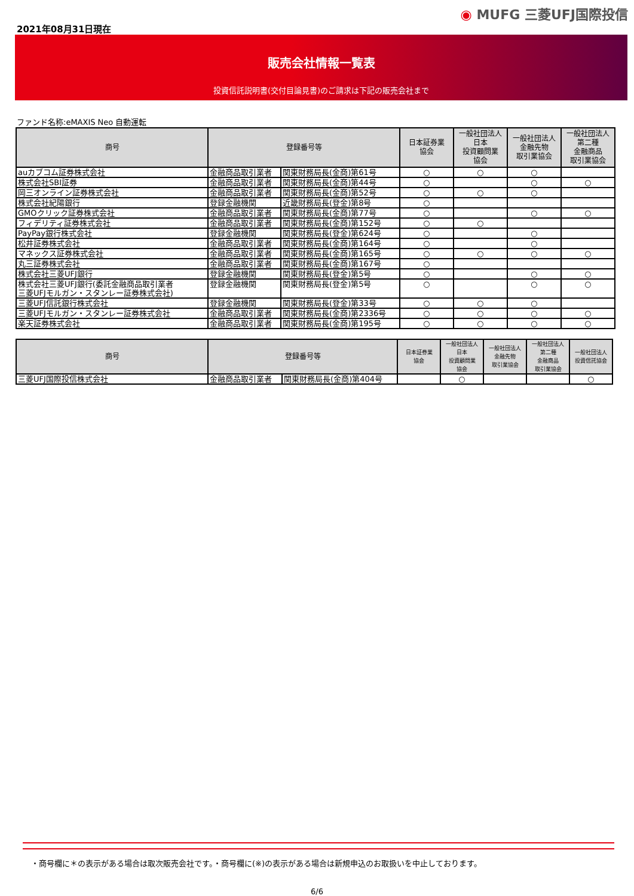2021年08月31日現在
◉ MUFG 三菱UFJ国際投信
販売会社情報一覧表
投資信託説明書(交付目論見書)のご請求は下記の販売会社まで
ファンド名称:eMAXIS Neo 自動運転
| 商号 | 登録番号等 | | 日本証券業 協会 | 一般社団法人 日本 投資顧問業 協会 | 一般社団法人 金融先物 取引業協会 | 一般社団法人 第二種 金融商品 取引業協会 |
| --- | --- | --- | --- | --- | --- | --- |
| auカブコム証券株式会社 | 金融商品取引業者 | 関東財務局長(金商)第61号 | ○ | ○ | ○ | |
| 株式会社SBI証券 | 金融商品取引業者 | 関東財務局長(金商)第44号 | ○ | | ○ | ○ |
| 岡三オンライン証券株式会社 | 金融商品取引業者 | 関東財務局長(金商)第52号 | ○ | ○ | ○ | |
| 株式会社紀陽銀行 | 登録金融機関 | 近畿財務局長(登金)第8号 | ○ | | | |
| GMOクリック証券株式会社 | 金融商品取引業者 | 関東財務局長(金商)第77号 | ○ | | ○ | ○ |
| フィデリティ証券株式会社 | 金融商品取引業者 | 関東財務局長(金商)第152号 | ○ | ○ | | |
| PayPay銀行株式会社 | 登録金融機関 | 関東財務局長(登金)第624号 | ○ | | ○ | |
| 松井証券株式会社 | 金融商品取引業者 | 関東財務局長(金商)第164号 | ○ | | ○ | |
| マネックス証券株式会社 | 金融商品取引業者 | 関東財務局長(金商)第165号 | ○ | ○ | ○ | ○ |
| 丸三証券株式会社 | 金融商品取引業者 | 関東財務局長(金商)第167号 | ○ | | | |
| 株式会社三菱UFJ銀行 | 登録金融機関 | 関東財務局長(登金)第5号 | ○ | | ○ | ○ |
| 株式会社三菱UFJ銀行(委託金融商品取引業者 三菱UFJモルガン・スタンレー証券株式会社) | 登録金融機関 | 関東財務局長(登金)第5号 | ○ | | ○ | ○ |
| 三菱UFJ信託銀行株式会社 | 登録金融機関 | 関東財務局長(登金)第33号 | ○ | ○ | ○ | |
| 三菱UFJモルガン・スタンレー証券株式会社 | 金融商品取引業者 | 関東財務局長(金商)第2336号 | ○ | ○ | ○ | ○ |
| 楽天証券株式会社 | 金融商品取引業者 | 関東財務局長(金商)第195号 | ○ | ○ | ○ | ○ |
| 商号 | 登録番号等 | | 日本証券業 協会 | 一般社団法人 日本 投資顧問業 協会 | 一般社団法人 金融先物 取引業協会 | 一般社団法人 第二種 金融商品 取引業協会 | 一般社団法人 投資信託協会 |
| --- | --- | --- | --- | --- | --- | --- | --- |
| 三菱UFJ国際投信株式会社 | 金融商品取引業者 | 関東財務局長(金商)第404号 | | ○ | | | ○ |
・商号欄に＊の表示がある場合は取次販売会社です。・商号欄に(※)の表示がある場合は新規申込のお取扱いを中止しております。
6/6